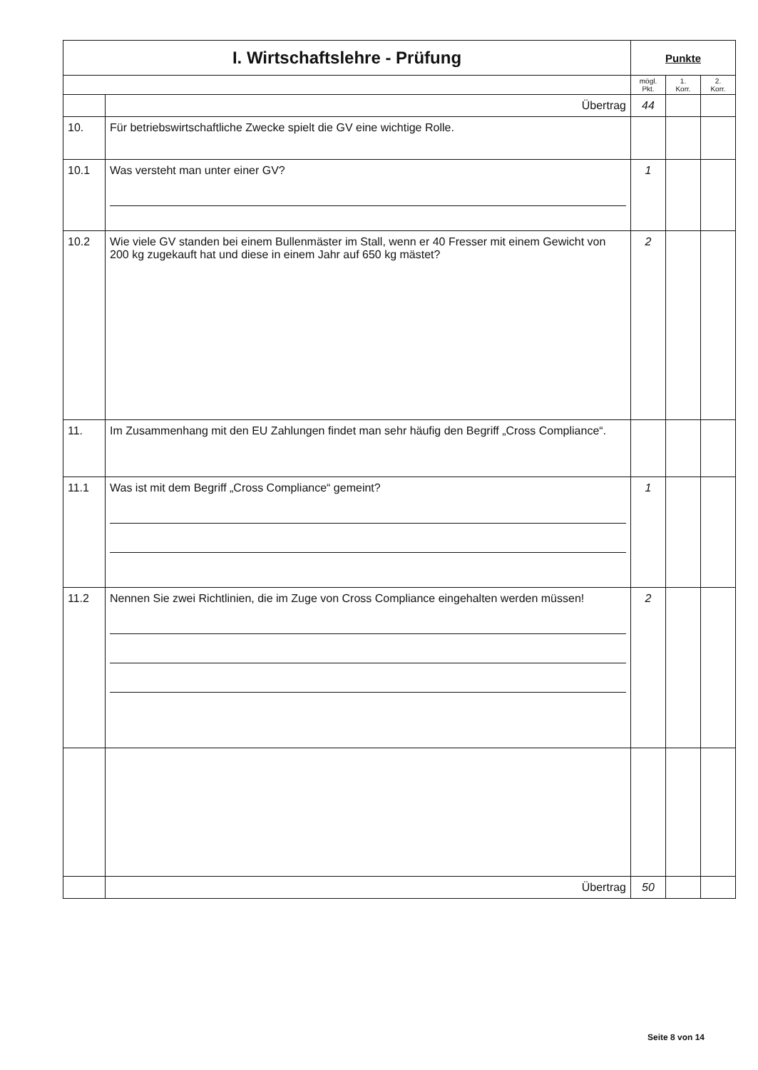| I. Wirtschaftslehre - Prüfung | | Punkte | | |
| --- | --- | --- | --- | --- |
| | | mögl. Pkt. | 1. Korr. | 2. Korr. |
| | Übertrag | 44 | | |
| 10. | Für betriebswirtschaftliche Zwecke spielt die GV eine wichtige Rolle. | | | |
| 10.1 | Was versteht man unter einer GV? | 1 | | |
| 10.2 | Wie viele GV standen bei einem Bullenmäster im Stall, wenn er 40 Fresser mit einem Gewicht von 200 kg zugekauft hat und diese in einem Jahr auf 650 kg mästet? | 2 | | |
| 11. | Im Zusammenhang mit den EU Zahlungen findet man sehr häufig den Begriff „Cross Compliance“. | | | |
| 11.1 | Was ist mit dem Begriff „Cross Compliance“ gemeint? | 1 | | |
| 11.2 | Nennen Sie zwei Richtlinien, die im Zuge von Cross Compliance eingehalten werden müssen! | 2 | | |
| | Übertrag | 50 | | |
Seite 8 von 14